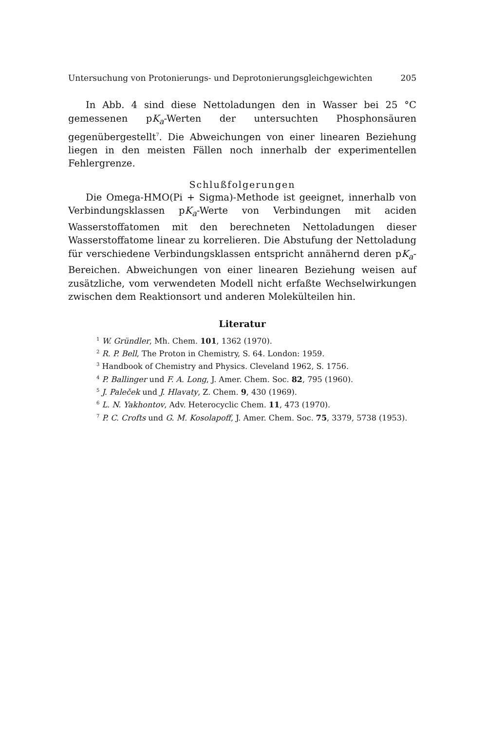Untersuchung von Protonierungs- und Deprotonierungsgleichgewichten 205
In Abb. 4 sind diese Nettoladungen den in Wasser bei 25 °C gemessenen pK<sub>a</sub>-Werten der untersuchten Phosphonsäuren gegenübergestellt<sup>7</sup>. Die Abweichungen von einer linearen Beziehung liegen in den meisten Fällen noch innerhalb der experimentellen Fehlergrenze.
Schlußfolgerungen
Die Omega-HMO(Pi + Sigma)-Methode ist geeignet, innerhalb von Verbindungsklassen pK<sub>a</sub>-Werte von Verbindungen mit aciden Wasserstoffatomen mit den berechneten Nettoladungen dieser Wasserstoffatome linear zu korrelieren. Die Abstufung der Nettoladung für verschiedene Verbindungsklassen entspricht annähernd deren pK<sub>a</sub>-Bereichen. Abweichungen von einer linearen Beziehung weisen auf zusätzliche, vom verwendeten Modell nicht erfaßte Wechselwirkungen zwischen dem Reaktionsort und anderen Molekülteilen hin.
Literatur
<sup>1</sup> W. Gründler, Mh. Chem. 101, 1362 (1970).
<sup>2</sup> R. P. Bell, The Proton in Chemistry, S. 64. London: 1959.
<sup>3</sup> Handbook of Chemistry and Physics. Cleveland 1962, S. 1756.
<sup>4</sup> P. Ballinger und F. A. Long, J. Amer. Chem. Soc. 82, 795 (1960).
<sup>5</sup> J. Paleček und J. Hlavaty, Z. Chem. 9, 430 (1969).
<sup>6</sup> L. N. Yakhontov, Adv. Heterocyclic Chem. 11, 473 (1970).
<sup>7</sup> P. C. Crofts und G. M. Kosolapoff, J. Amer. Chem. Soc. 75, 3379, 5738 (1953).